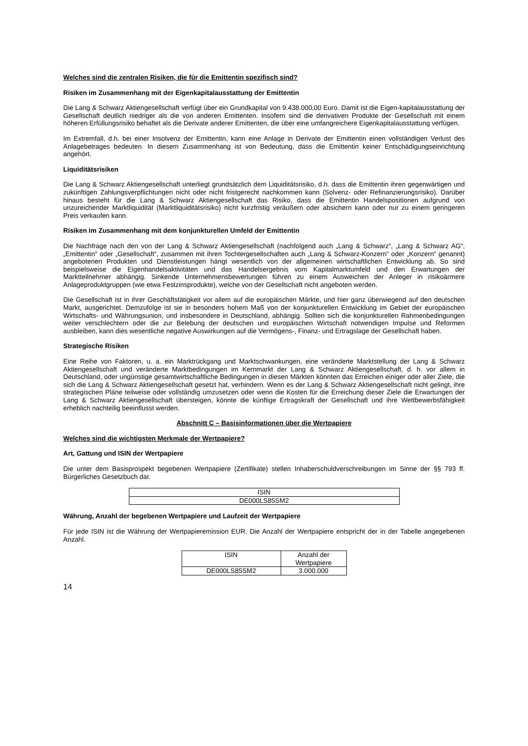Welches sind die zentralen Risiken, die für die Emittentin spezifisch sind?
Risiken im Zusammenhang mit der Eigenkapitalausstattung der Emittentin
Die Lang & Schwarz Aktiengesellschaft verfügt über ein Grundkapital von 9.438.000,00 Euro. Damit ist die Eigen-kapitalausstattung der Gesellschaft deutlich niedriger als die von anderen Emittenten. Insofern sind die derivativen Produkte der Gesellschaft mit einem höheren Erfüllungsrisiko behaftet als die Derivate anderer Emittenten, die über eine umfangreichere Eigenkapitalausstattung verfügen.
Im Extremfall, d.h. bei einer Insolvenz der Emittentin, kann eine Anlage in Derivate der Emittentin einen vollständigen Verlust des Anlagebetrages bedeuten. In diesem Zusammenhang ist von Bedeutung, dass die Emittentin keiner Entschädigungseinrichtung angehört.
Liquiditätsrisiken
Die Lang & Schwarz Aktiengesellschaft unterliegt grundsätzlich dem Liquiditätsrisiko, d.h. dass die Emittentin ihren gegenwärtigen und zukünftigen Zahlungsverpflichtungen nicht oder nicht fristgerecht nachkommen kann (Solvenz- oder Refinanzierungsrisiko). Darüber hinaus besteht für die Lang & Schwarz Aktiengesellschaft das Risiko, dass die Emittentin Handelspositionen aufgrund von unzureichender Marktliquidität (Marktliquiditätsrisiko) nicht kurzfristig veräußern oder absichern kann oder nur zu einem geringeren Preis verkaufen kann.
Risiken im Zusammenhang mit dem konjunkturellen Umfeld der Emittentin
Die Nachfrage nach den von der Lang & Schwarz Aktiengesellschaft (nachfolgend auch „Lang & Schwarz“, „Lang & Schwarz AG“, „Emittentin“ oder „Gesellschaft“, zusammen mit ihren Tochtergesellschaften auch „Lang & Schwarz-Konzern“ oder „Konzern“ genannt) angebotenen Produkten und Dienstleistungen hängt wesentlich von der allgemeinen wirtschaftlichen Entwicklung ab. So sind beispielsweise die Eigenhandelsaktivitäten und das Handelsergebnis vom Kapitalmarktumfeld und den Erwartungen der Marktteilnehmer abhängig. Sinkende Unternehmensbewertungen führen zu einem Ausweichen der Anleger in risikoärmere Anlageproduktgruppen (wie etwa Festzinsprodukte), welche von der Gesellschaft nicht angeboten werden.
Die Gesellschaft ist in ihrer Geschäftstätigkeit vor allem auf die europäischen Märkte, und hier ganz überwiegend auf den deutschen Markt, ausgerichtet. Demzufolge ist sie in besonders hohem Maß von der konjunkturellen Entwicklung im Gebiet der europäischen Wirtschafts- und Währungsunion, und insbesondere in Deutschland, abhängig. Sollten sich die konjunkturellen Rahmenbedingungen weiter verschlechtern oder die zur Belebung der deutschen und europäischen Wirtschaft notwendigen Impulse und Reformen ausbleiben, kann dies wesentliche negative Auswirkungen auf die Vermögens-, Finanz- und Ertragslage der Gesellschaft haben.
Strategische Risiken
Eine Reihe von Faktoren, u. a. ein Marktrückgang und Marktschwankungen, eine veränderte Marktstellung der Lang & Schwarz Aktiengesellschaft und veränderte Marktbedingungen im Kernmarkt der Lang & Schwarz Aktiengesellschaft, d. h. vor allem in Deutschland, oder ungünstige gesamtwirtschaftliche Bedingungen in diesen Märkten könnten das Erreichen einiger oder aller Ziele, die sich die Lang & Schwarz Aktiengesellschaft gesetzt hat, verhindern. Wenn es der Lang & Schwarz Aktiengesellschaft nicht gelingt, ihre strategischen Pläne teilweise oder vollständig umzusetzen oder wenn die Kosten für die Erreichung dieser Ziele die Erwartungen der Lang & Schwarz Aktiengesellschaft übersteigen, könnte die künftige Ertragskraft der Gesellschaft und ihre Wettbewerbsfähigkeit erheblich nachteilig beeinflusst werden.
Abschnitt C – Basisinformationen über die Wertpapiere
Welches sind die wichtigsten Merkmale der Wertpapiere?
Art, Gattung und ISIN der Wertpapiere
Die unter dem Basisprospekt begebenen Wertpapiere (Zertifikate) stellen Inhaberschuldverschreibungen im Sinne der §§ 793 ff. Bürgerliches Gesetzbuch dar.
| ISIN |
| --- |
| DE000LS85SM2 |
Währung, Anzahl der begebenen Wertpapiere und Laufzeit der Wertpapiere
Für jede ISIN ist die Währung der Wertpapieremission EUR. Die Anzahl der Wertpapiere entspricht der in der Tabelle angegebenen Anzahl.
| ISIN | Anzahl der Wertpapiere |
| --- | --- |
| DE000LS85SM2 | 3.000.000 |
14